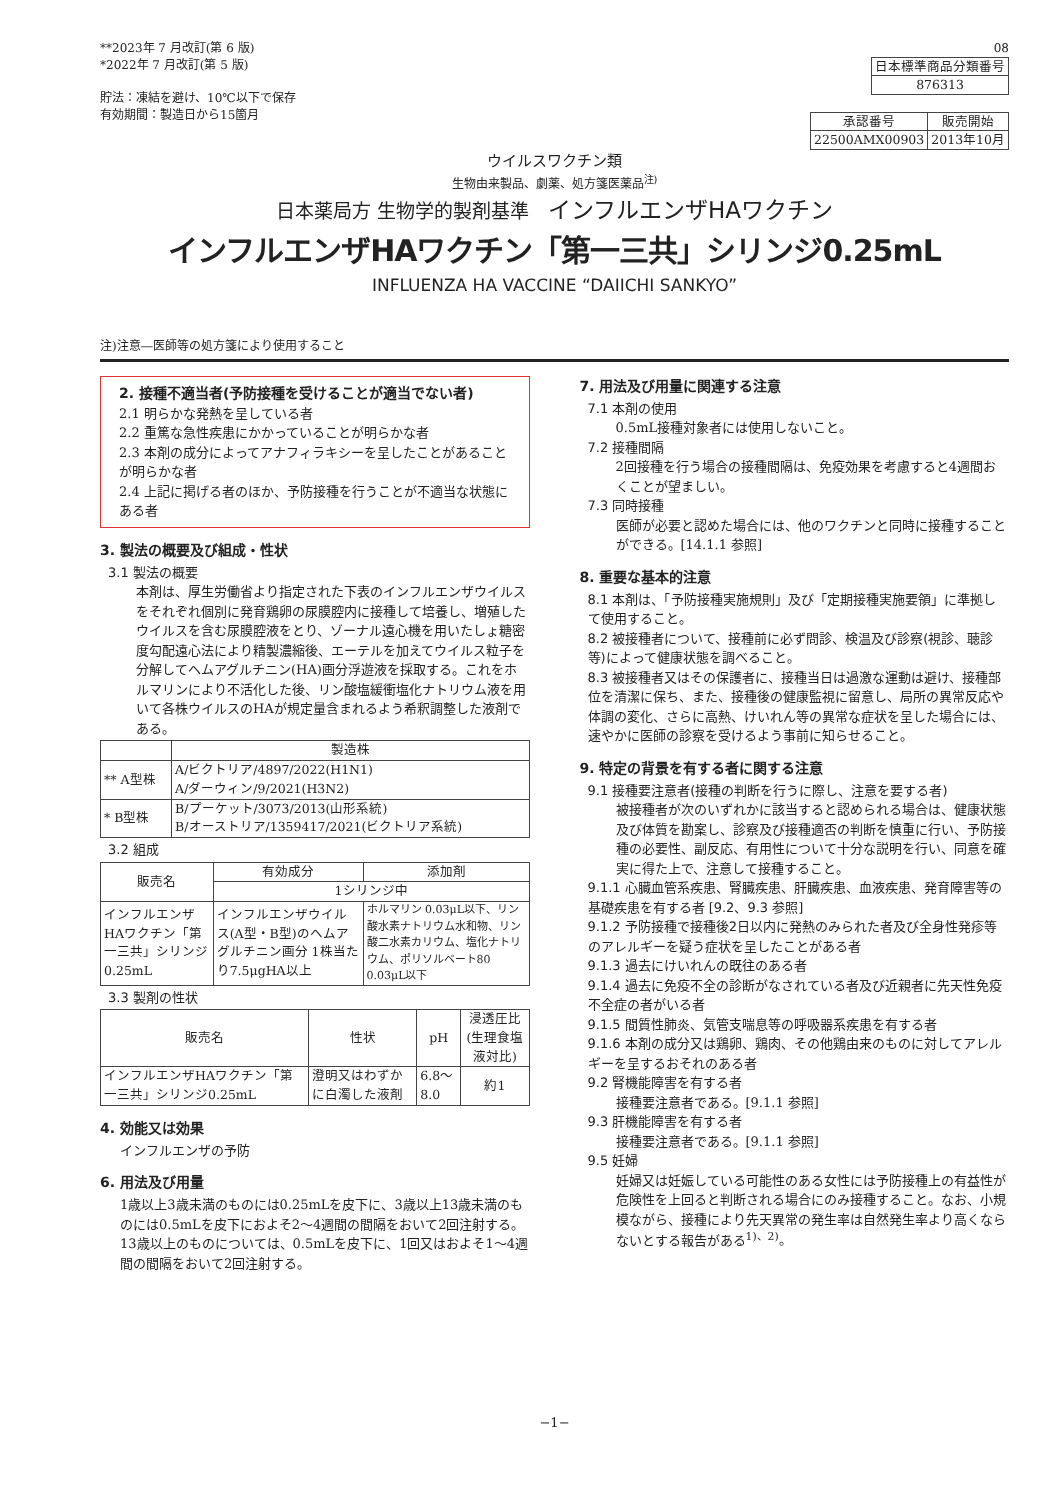**2023年 7 月改訂(第 6 版)
*2022年 7 月改訂(第 5 版)
貯法：凍結を避け、10℃以下で保存
有効期間：製造日から15箇月
08
| 日本標準商品分類番号 |
| 876313 |
| 承認番号 | 販売開始 |
| 22500AMX00903 | 2013年10月 |
ウイルスワクチン類
生物由来製品、劇薬、処方箋医薬品<sup>注)</sup>
日本薬局方 生物学的製剤基準　インフルエンザHAワクチン
インフルエンザHAワクチン「第一三共」シリンジ0.25mL
INFLUENZA HA VACCINE “DAIICHI SANKYO”
注)注意―医師等の処方箋により使用すること
2. 接種不適当者(予防接種を受けることが適当でない者)
2.1 明らかな発熱を呈している者
2.2 重篤な急性疾患にかかっていることが明らかな者
2.3 本剤の成分によってアナフィラキシーを呈したことがあることが明らかな者
2.4 上記に掲げる者のほか、予防接種を行うことが不適当な状態にある者
3. 製法の概要及び組成・性状
3.1 製法の概要
本剤は、厚生労働省より指定された下表のインフルエンザウイルスをそれぞれ個別に発育鶏卵の尿膜腔内に接種して培養し、増殖したウイルスを含む尿膜腔液をとり、ゾーナル遠心機を用いたしょ糖密度勾配遠心法により精製濃縮後、エーテルを加えてウイルス粒子を分解してヘムアグルチニン(HA)画分浮遊液を採取する。これをホルマリンにより不活化した後、リン酸塩緩衝塩化ナトリウム液を用いて各株ウイルスのHAが規定量含まれるよう希釈調整した液剤である。
| | 製造株 |
| --- | --- |
| ** A型株 | A/ビクトリア/4897/2022(H1N1) A/ダーウィン/9/2021(H3N2) |
| * B型株 | B/プーケット/3073/2013(山形系統) B/オーストリア/1359417/2021(ビクトリア系統) |
3.2 組成
| 販売名 | 有効成分 | 添加剤 |
| --- | --- | --- |
| | 1シリンジ中 | |
| インフルエンザHAワクチン「第一三共」シリンジ0.25mL | インフルエンザウイルス(A型・B型)のヘムアグルチニン画分 1株当たり7.5μgHA以上 | ホルマリン 0.03μL以下、リン酸水素ナトリウム水和物、リン酸二水素カリウム、塩化ナトリウム、ポリソルベート80 0.03μL以下 |
3.3 製剤の性状
| 販売名 | 性状 | pH | 浸透圧比 (生理食塩液対比) |
| --- | --- | --- | --- |
| インフルエンザHAワクチン「第一三共」シリンジ0.25mL | 澄明又はわずかに白濁した液剤 | 6.8～8.0 | 約1 |
4. 効能又は効果
インフルエンザの予防
6. 用法及び用量
1歳以上3歳未満のものには0.25mLを皮下に、3歳以上13歳未満のものには0.5mLを皮下におよそ2～4週間の間隔をおいて2回注射する。13歳以上のものについては、0.5mLを皮下に、1回又はおよそ1～4週間の間隔をおいて2回注射する。
7. 用法及び用量に関連する注意
7.1 本剤の使用
0.5mL接種対象者には使用しないこと。
7.2 接種間隔
2回接種を行う場合の接種間隔は、免疫効果を考慮すると4週間おくことが望ましい。
7.3 同時接種
医師が必要と認めた場合には、他のワクチンと同時に接種することができる。[14.1.1 参照]
8. 重要な基本的注意
8.1 本剤は、「予防接種実施規則」及び「定期接種実施要領」に準拠して使用すること。
8.2 被接種者について、接種前に必ず問診、検温及び診察(視診、聴診等)によって健康状態を調べること。
8.3 被接種者又はその保護者に、接種当日は過激な運動は避け、接種部位を清潔に保ち、また、接種後の健康監視に留意し、局所の異常反応や体調の変化、さらに高熱、けいれん等の異常な症状を呈した場合には、速やかに医師の診察を受けるよう事前に知らせること。
9. 特定の背景を有する者に関する注意
9.1 接種要注意者(接種の判断を行うに際し、注意を要する者)
被接種者が次のいずれかに該当すると認められる場合は、健康状態及び体質を勘案し、診察及び接種適否の判断を慎重に行い、予防接種の必要性、副反応、有用性について十分な説明を行い、同意を確実に得た上で、注意して接種すること。
9.1.1 心臓血管系疾患、腎臓疾患、肝臓疾患、血液疾患、発育障害等の基礎疾患を有する者 [9.2、9.3 参照]
9.1.2 予防接種で接種後2日以内に発熱のみられた者及び全身性発疹等のアレルギーを疑う症状を呈したことがある者
9.1.3 過去にけいれんの既往のある者
9.1.4 過去に免疫不全の診断がなされている者及び近親者に先天性免疫不全症の者がいる者
9.1.5 間質性肺炎、気管支喘息等の呼吸器系疾患を有する者
9.1.6 本剤の成分又は鶏卵、鶏肉、その他鶏由来のものに対してアレルギーを呈するおそれのある者
9.2 腎機能障害を有する者
接種要注意者である。[9.1.1 参照]
9.3 肝機能障害を有する者
接種要注意者である。[9.1.1 参照]
9.5 妊婦
妊婦又は妊娠している可能性のある女性には予防接種上の有益性が危険性を上回ると判断される場合にのみ接種すること。なお、小規模ながら、接種により先天異常の発生率は自然発生率より高くならないとする報告がある<sup>1)、2)</sup>。
−1−